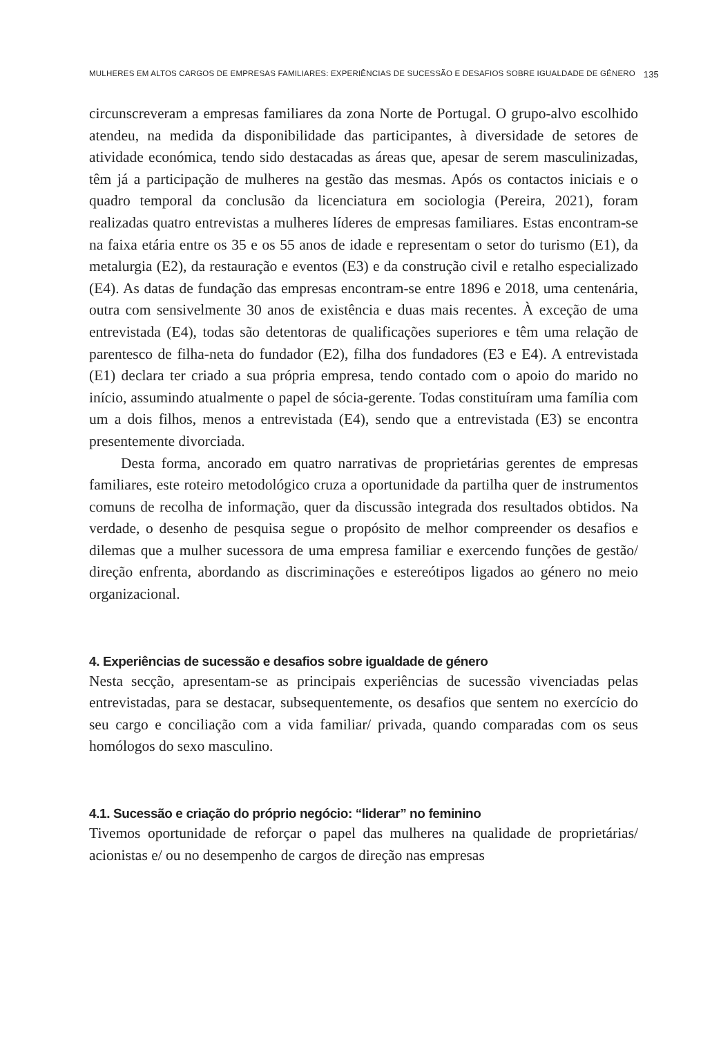MULHERES EM ALTOS CARGOS DE EMPRESAS FAMILIARES: EXPERIÊNCIAS DE SUCESSÃO E DESAFIOS SOBRE IGUALDADE DE GÉNERO 135
circunscreveram a empresas familiares da zona Norte de Portugal. O grupo-alvo escolhido atendeu, na medida da disponibilidade das participantes, à diversidade de setores de atividade económica, tendo sido destacadas as áreas que, apesar de serem masculinizadas, têm já a participação de mulheres na gestão das mesmas. Após os contactos iniciais e o quadro temporal da conclusão da licenciatura em sociologia (Pereira, 2021), foram realizadas quatro entrevistas a mulheres líderes de empresas familiares. Estas encontram-se na faixa etária entre os 35 e os 55 anos de idade e representam o setor do turismo (E1), da metalurgia (E2), da restauração e eventos (E3) e da construção civil e retalho especializado (E4). As datas de fundação das empresas encontram-se entre 1896 e 2018, uma centenária, outra com sensivelmente 30 anos de existência e duas mais recentes. À exceção de uma entrevistada (E4), todas são detentoras de qualificações superiores e têm uma relação de parentesco de filha-neta do fundador (E2), filha dos fundadores (E3 e E4). A entrevistada (E1) declara ter criado a sua própria empresa, tendo contado com o apoio do marido no início, assumindo atualmente o papel de sócia-gerente. Todas constituíram uma família com um a dois filhos, menos a entrevistada (E4), sendo que a entrevistada (E3) se encontra presentemente divorciada.
Desta forma, ancorado em quatro narrativas de proprietárias gerentes de empresas familiares, este roteiro metodológico cruza a oportunidade da partilha quer de instrumentos comuns de recolha de informação, quer da discussão integrada dos resultados obtidos. Na verdade, o desenho de pesquisa segue o propósito de melhor compreender os desafios e dilemas que a mulher sucessora de uma empresa familiar e exercendo funções de gestão/ direção enfrenta, abordando as discriminações e estereótipos ligados ao género no meio organizacional.
4. Experiências de sucessão e desafios sobre igualdade de género
Nesta secção, apresentam-se as principais experiências de sucessão vivenciadas pelas entrevistadas, para se destacar, subsequentemente, os desafios que sentem no exercício do seu cargo e conciliação com a vida familiar/ privada, quando comparadas com os seus homólogos do sexo masculino.
4.1. Sucessão e criação do próprio negócio: “liderar” no feminino
Tivemos oportunidade de reforçar o papel das mulheres na qualidade de proprietárias/ acionistas e/ ou no desempenho de cargos de direção nas empresas